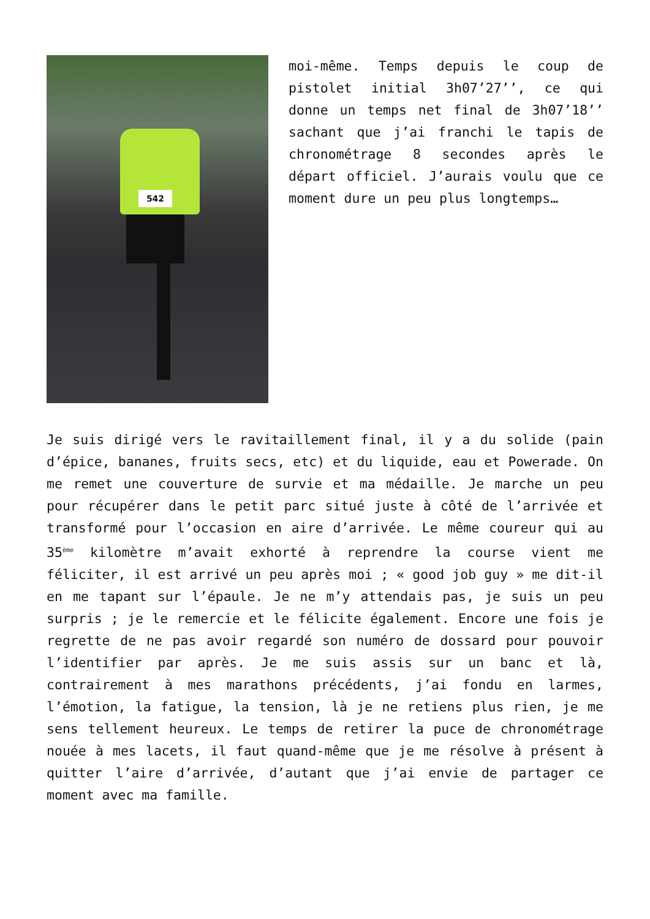542
moi-même. Temps depuis le coup de pistolet initial 3h07’27’’, ce qui donne un temps net final de 3h07’18’’ sachant que j’ai franchi le tapis de chronométrage 8 secondes après le départ officiel. J’aurais voulu que ce moment dure un peu plus longtemps…
Je suis dirigé vers le ravitaillement final, il y a du solide (pain d’épice, bananes, fruits secs, etc) et du liquide, eau et Powerade. On me remet une couverture de survie et ma médaille. Je marche un peu pour récupérer dans le petit parc situé juste à côté de l’arrivée et transformé pour l’occasion en aire d’arrivée. Le même coureur qui au 35<sup>ème</sup> kilomètre m’avait exhorté à reprendre la course vient me féliciter, il est arrivé un peu après moi ; « good job guy » me dit-il en me tapant sur l’épaule. Je ne m’y attendais pas, je suis un peu surpris ; je le remercie et le félicite également. Encore une fois je regrette de ne pas avoir regardé son numéro de dossard pour pouvoir l’identifier par après. Je me suis assis sur un banc et là, contrairement à mes marathons précédents, j’ai fondu en larmes, l’émotion, la fatigue, la tension, là je ne retiens plus rien, je me sens tellement heureux. Le temps de retirer la puce de chronométrage nouée à mes lacets, il faut quand-même que je me résolve à présent à quitter l’aire d’arrivée, d’autant que j’ai envie de partager ce moment avec ma famille.